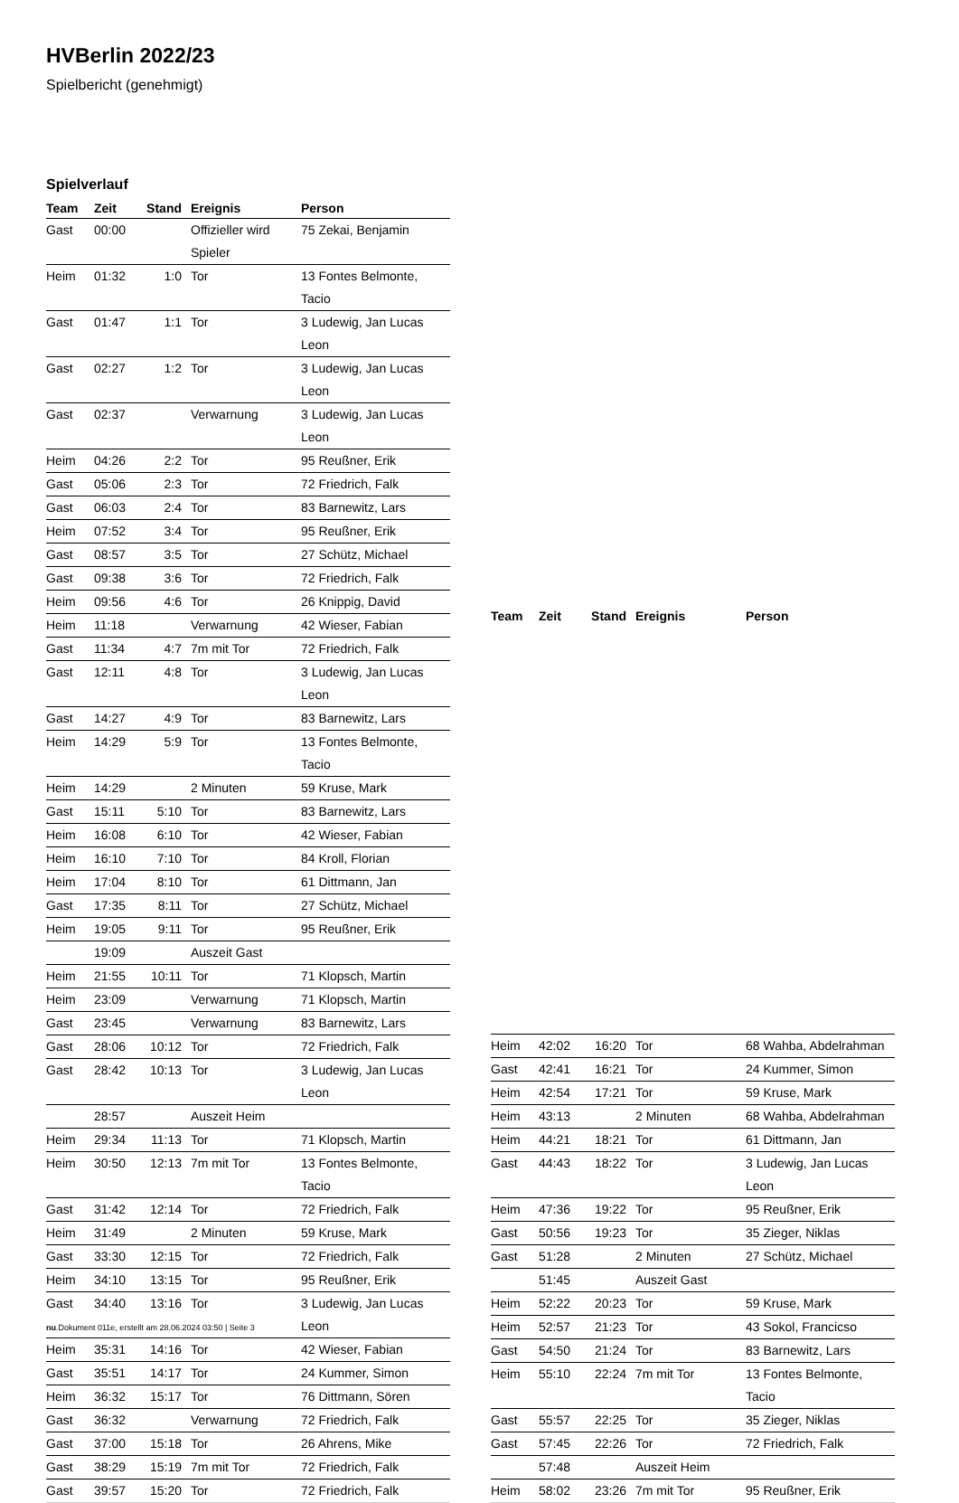HVBerlin 2022/23
Spielbericht (genehmigt)
Spielverlauf
| Team | Zeit | Stand | Ereignis | Person |
| --- | --- | --- | --- | --- |
| Gast | 00:00 | | Offizieller wird Spieler | 75 Zekai, Benjamin |
| Heim | 01:32 | 1:0 | Tor | 13 Fontes Belmonte, Tacio |
| Gast | 01:47 | 1:1 | Tor | 3 Ludewig, Jan Lucas Leon |
| Gast | 02:27 | 1:2 | Tor | 3 Ludewig, Jan Lucas Leon |
| Gast | 02:37 | | Verwarnung | 3 Ludewig, Jan Lucas Leon |
| Heim | 04:26 | 2:2 | Tor | 95 Reußner, Erik |
| Gast | 05:06 | 2:3 | Tor | 72 Friedrich, Falk |
| Gast | 06:03 | 2:4 | Tor | 83 Barnewitz, Lars |
| Heim | 07:52 | 3:4 | Tor | 95 Reußner, Erik |
| Gast | 08:57 | 3:5 | Tor | 27 Schütz, Michael |
| Gast | 09:38 | 3:6 | Tor | 72 Friedrich, Falk |
| Heim | 09:56 | 4:6 | Tor | 26 Knippig, David |
| Heim | 11:18 | | Verwarnung | 42 Wieser, Fabian |
| Gast | 11:34 | 4:7 | 7m mit Tor | 72 Friedrich, Falk |
| Gast | 12:11 | 4:8 | Tor | 3 Ludewig, Jan Lucas Leon |
| Gast | 14:27 | 4:9 | Tor | 83 Barnewitz, Lars |
| Heim | 14:29 | 5:9 | Tor | 13 Fontes Belmonte, Tacio |
| Heim | 14:29 | | 2 Minuten | 59 Kruse, Mark |
| Gast | 15:11 | 5:10 | Tor | 83 Barnewitz, Lars |
| Heim | 16:08 | 6:10 | Tor | 42 Wieser, Fabian |
| Heim | 16:10 | 7:10 | Tor | 84 Kroll, Florian |
| Heim | 17:04 | 8:10 | Tor | 61 Dittmann, Jan |
| Gast | 17:35 | 8:11 | Tor | 27 Schütz, Michael |
| Heim | 19:05 | 9:11 | Tor | 95 Reußner, Erik |
| | 19:09 | | Auszeit Gast | |
| Heim | 21:55 | 10:11 | Tor | 71 Klopsch, Martin |
| Heim | 23:09 | | Verwarnung | 71 Klopsch, Martin |
| Gast | 23:45 | | Verwarnung | 83 Barnewitz, Lars |
| Gast | 28:06 | 10:12 | Tor | 72 Friedrich, Falk |
| Gast | 28:42 | 10:13 | Tor | 3 Ludewig, Jan Lucas Leon |
| | 28:57 | | Auszeit Heim | |
| Heim | 29:34 | 11:13 | Tor | 71 Klopsch, Martin |
| Heim | 30:50 | 12:13 | 7m mit Tor | 13 Fontes Belmonte, Tacio |
| Gast | 31:42 | 12:14 | Tor | 72 Friedrich, Falk |
| Heim | 31:49 | | 2 Minuten | 59 Kruse, Mark |
| Gast | 33:30 | 12:15 | Tor | 72 Friedrich, Falk |
| Heim | 34:10 | 13:15 | Tor | 95 Reußner, Erik |
| Gast | 34:40 | 13:16 | Tor | 3 Ludewig, Jan Lucas Leon |
| Heim | 35:31 | 14:16 | Tor | 42 Wieser, Fabian |
| Gast | 35:51 | 14:17 | Tor | 24 Kummer, Simon |
| Heim | 36:32 | 15:17 | Tor | 76 Dittmann, Sören |
| Gast | 36:32 | | Verwarnung | 72 Friedrich, Falk |
| Gast | 37:00 | 15:18 | Tor | 26 Ahrens, Mike |
| Gast | 38:29 | 15:19 | 7m mit Tor | 72 Friedrich, Falk |
| Gast | 39:57 | 15:20 | Tor | 72 Friedrich, Falk |
| Team | Zeit | Stand | Ereignis | Person |
| --- | --- | --- | --- | --- |
| Heim | 42:02 | 16:20 | Tor | 68 Wahba, Abdelrahman |
| Gast | 42:41 | 16:21 | Tor | 24 Kummer, Simon |
| Heim | 42:54 | 17:21 | Tor | 59 Kruse, Mark |
| Heim | 43:13 | | 2 Minuten | 68 Wahba, Abdelrahman |
| Heim | 44:21 | 18:21 | Tor | 61 Dittmann, Jan |
| Gast | 44:43 | 18:22 | Tor | 3 Ludewig, Jan Lucas Leon |
| Heim | 47:36 | 19:22 | Tor | 95 Reußner, Erik |
| Gast | 50:56 | 19:23 | Tor | 35 Zieger, Niklas |
| Gast | 51:28 | | 2 Minuten | 27 Schütz, Michael |
| | 51:45 | | Auszeit Gast | |
| Heim | 52:22 | 20:23 | Tor | 59 Kruse, Mark |
| Heim | 52:57 | 21:23 | Tor | 43 Sokol, Francicso |
| Gast | 54:50 | 21:24 | Tor | 83 Barnewitz, Lars |
| Heim | 55:10 | 22:24 | 7m mit Tor | 13 Fontes Belmonte, Tacio |
| Gast | 55:57 | 22:25 | Tor | 35 Zieger, Niklas |
| Gast | 57:45 | 22:26 | Tor | 72 Friedrich, Falk |
| | 57:48 | | Auszeit Heim | |
| Heim | 58:02 | 23:26 | 7m mit Tor | 95 Reußner, Erik |
nu.Dokument 011e, erstellt am 28.06.2024 03:50 | Seite 3